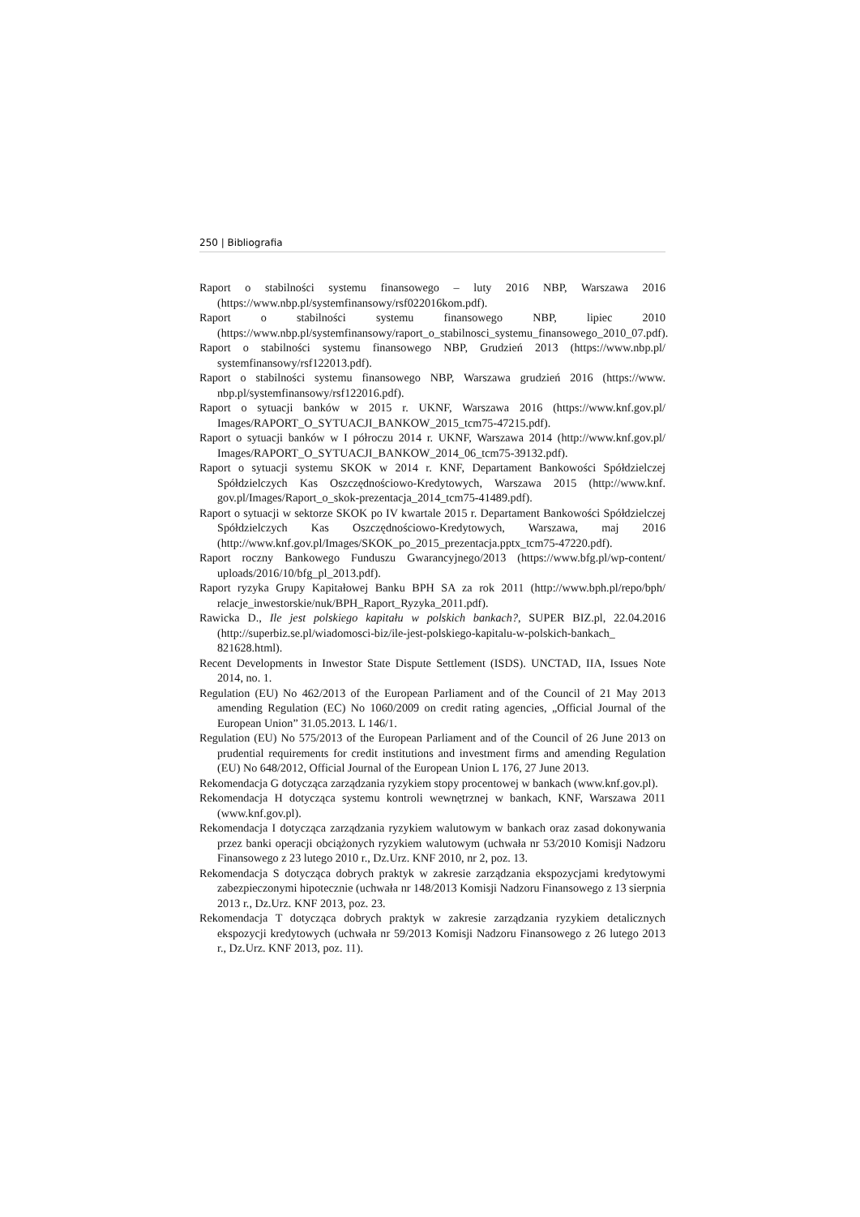250 | Bibliografia
Raport o stabilności systemu finansowego – luty 2016 NBP, Warszawa 2016 (https://www.nbp.pl/systemfinansowy/rsf022016kom.pdf).
Raport o stabilności systemu finansowego NBP, lipiec 2010 (https://www.nbp.pl/systemfinansowy/raport_o_stabilnosci_systemu_finansowego_2010_07.pdf).
Raport o stabilności systemu finansowego NBP, Grudzień 2013 (https://www.nbp.pl/ systemfinansowy/rsf122013.pdf).
Raport o stabilności systemu finansowego NBP, Warszawa grudzień 2016 (https://www. nbp.pl/systemfinansowy/rsf122016.pdf).
Raport o sytuacji banków w 2015 r. UKNF, Warszawa 2016 (https://www.knf.gov.pl/ Images/RAPORT_O_SYTUACJI_BANKOW_2015_tcm75-47215.pdf).
Raport o sytuacji banków w I półroczu 2014 r. UKNF, Warszawa 2014 (http://www.knf.gov.pl/ Images/RAPORT_O_SYTUACJI_BANKOW_2014_06_tcm75-39132.pdf).
Raport o sytuacji systemu SKOK w 2014 r. KNF, Departament Bankowości Spółdzielczej Spółdzielczych Kas Oszczędnościowo-Kredytowych, Warszawa 2015 (http://www.knf. gov.pl/Images/Raport_o_skok-prezentacja_2014_tcm75-41489.pdf).
Raport o sytuacji w sektorze SKOK po IV kwartale 2015 r. Departament Bankowości Spółdzielczej Spółdzielczych Kas Oszczędnościowo-Kredytowych, Warszawa, maj 2016 (http://www.knf.gov.pl/Images/SKOK_po_2015_prezentacja.pptx_tcm75-47220.pdf).
Raport roczny Bankowego Funduszu Gwarancyjnego/2013 (https://www.bfg.pl/wp-content/ uploads/2016/10/bfg_pl_2013.pdf).
Raport ryzyka Grupy Kapitałowej Banku BPH SA za rok 2011 (http://www.bph.pl/repo/bph/ relacje_inwestorskie/nuk/BPH_Raport_Ryzyka_2011.pdf).
Rawicka D., Ile jest polskiego kapitału w polskich bankach?, SUPER BIZ.pl, 22.04.2016 (http://superbiz.se.pl/wiadomosci-biz/ile-jest-polskiego-kapitalu-w-polskich-bankach_ 821628.html).
Recent Developments in Inwestor State Dispute Settlement (ISDS). UNCTAD, IIA, Issues Note 2014, no. 1.
Regulation (EU) No 462/2013 of the European Parliament and of the Council of 21 May 2013 amending Regulation (EC) No 1060/2009 on credit rating agencies, „Official Journal of the European Union” 31.05.2013. L 146/1.
Regulation (EU) No 575/2013 of the European Parliament and of the Council of 26 June 2013 on prudential requirements for credit institutions and investment firms and amending Regulation (EU) No 648/2012, Official Journal of the European Union L 176, 27 June 2013.
Rekomendacja G dotycząca zarządzania ryzykiem stopy procentowej w bankach (www.knf.gov.pl).
Rekomendacja H dotycząca systemu kontroli wewnętrznej w bankach, KNF, Warszawa 2011 (www.knf.gov.pl).
Rekomendacja I dotycząca zarządzania ryzykiem walutowym w bankach oraz zasad dokonywania przez banki operacji obciążonych ryzykiem walutowym (uchwała nr 53/2010 Komisji Nadzoru Finansowego z 23 lutego 2010 r., Dz.Urz. KNF 2010, nr 2, poz. 13.
Rekomendacja S dotycząca dobrych praktyk w zakresie zarządzania ekspozycjami kredytowymi zabezpieczonymi hipotecznie (uchwała nr 148/2013 Komisji Nadzoru Finansowego z 13 sierpnia 2013 r., Dz.Urz. KNF 2013, poz. 23.
Rekomendacja T dotycząca dobrych praktyk w zakresie zarządzania ryzykiem detalicznych ekspozycji kredytowych (uchwała nr 59/2013 Komisji Nadzoru Finansowego z 26 lutego 2013 r., Dz.Urz. KNF 2013, poz. 11).